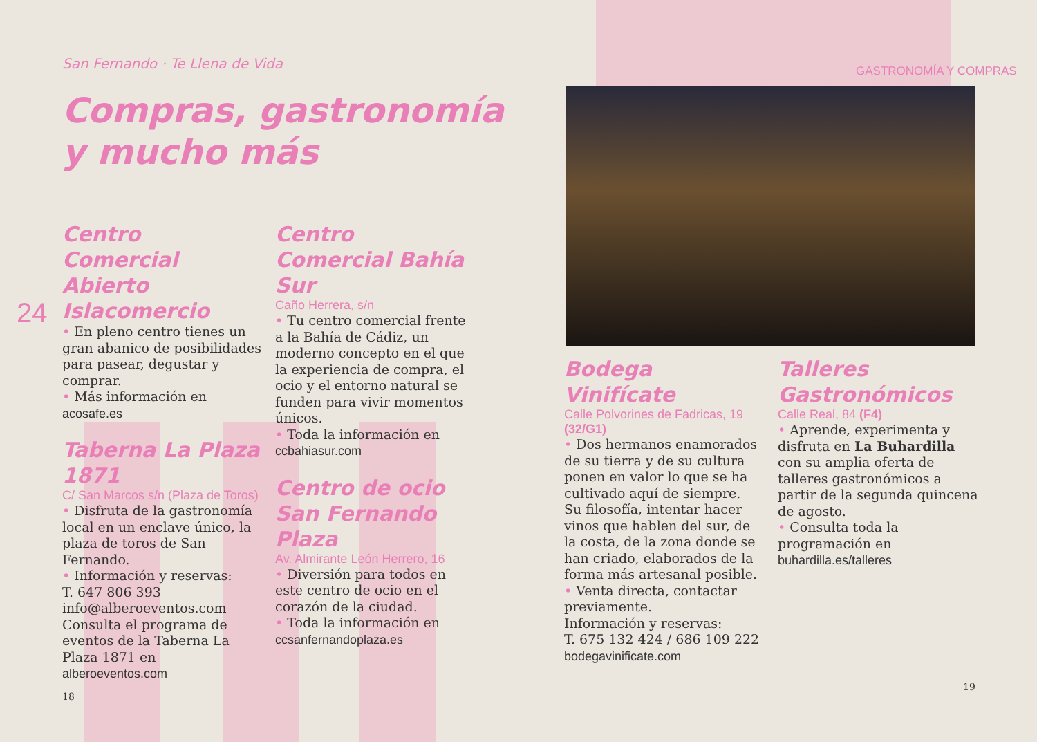San Fernando · Te Llena de Vida
Compras, gastronomía
y mucho más
GASTRONOMÍA Y COMPRAS
24
Centro Comercial Abierto Islacomercio
• En pleno centro tienes un gran abanico de posibilidades para pasear, degustar y comprar.
• Más información en
acosafe.es
Taberna La Plaza 1871
C/ San Marcos s/n (Plaza de Toros)
• Disfruta de la gastronomía local en un enclave único, la plaza de toros de San Fernando.
• Información y reservas:
T. 647 806 393
info@alberoeventos.com
Consulta el programa de eventos de la Taberna La Plaza 1871 en alberoeventos.com
18
Centro Comercial Bahía Sur
Caño Herrera, s/n
• Tu centro comercial frente a la Bahía de Cádiz, un moderno concepto en el que la experiencia de compra, el ocio y el entorno natural se funden para vivir momentos únicos.
• Toda la información en
ccbahiasur.com
Centro de ocio San Fernando Plaza
Av. Almirante León Herrero, 16
• Diversión para todos en este centro de ocio en el corazón de la ciudad.
• Toda la información en
ccsanfernandoplaza.es
Bodega Vinifícate
Calle Polvorines de Fadricas, 19 (32/G1)
• Dos hermanos enamorados de su tierra y de su cultura ponen en valor lo que se ha cultivado aquí de siempre. Su filosofía, intentar hacer vinos que hablen del sur, de la costa, de la zona donde se han criado, elaborados de la forma más artesanal posible.
• Venta directa, contactar previamente.
Información y reservas:
T. 675 132 424 / 686 109 222
bodegavinificate.com
Talleres Gastronómicos
Calle Real, 84 (F4)
• Aprende, experimenta y disfruta en La Buhardilla con su amplia oferta de talleres gastronómicos a partir de la segunda quincena de agosto.
• Consulta toda la programación en buhardilla.es/talleres
19